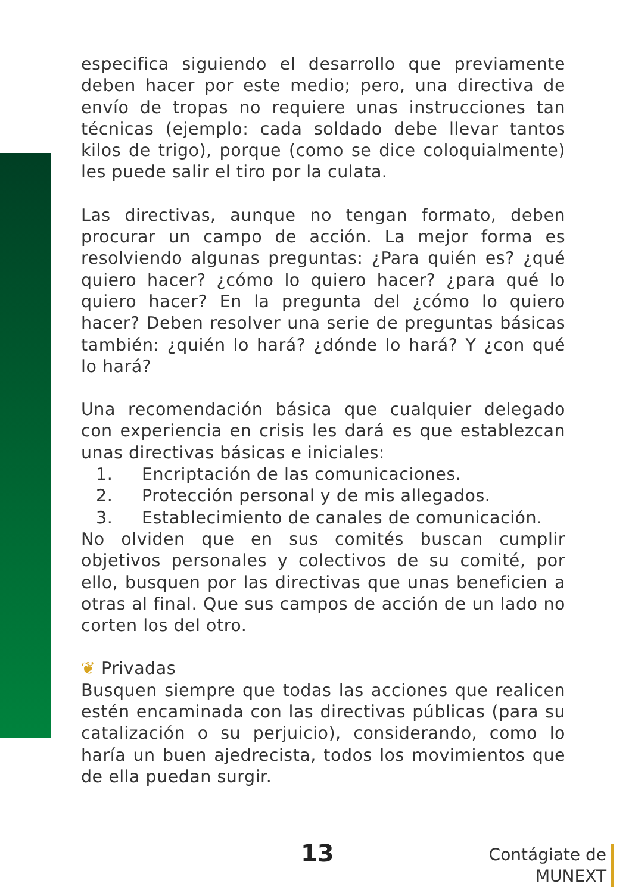especifica siguiendo el desarrollo que previamente deben hacer por este medio; pero, una directiva de envío de tropas no requiere unas instrucciones tan técnicas (ejemplo: cada soldado debe llevar tantos kilos de trigo), porque (como se dice coloquialmente) les puede salir el tiro por la culata.
Las directivas, aunque no tengan formato, deben procurar un campo de acción. La mejor forma es resolviendo algunas preguntas: ¿Para quién es? ¿qué quiero hacer? ¿cómo lo quiero hacer? ¿para qué lo quiero hacer? En la pregunta del ¿cómo lo quiero hacer? Deben resolver una serie de preguntas básicas también: ¿quién lo hará? ¿dónde lo hará? Y ¿con qué lo hará?
Una recomendación básica que cualquier delegado con experiencia en crisis les dará es que establezcan unas directivas básicas e iniciales:
1. Encriptación de las comunicaciones.
2. Protección personal y de mis allegados.
3. Establecimiento de canales de comunicación.
No olviden que en sus comités buscan cumplir objetivos personales y colectivos de su comité, por ello, busquen por las directivas que unas beneficien a otras al final. Que sus campos de acción de un lado no corten los del otro.
❦ Privadas
Busquen siempre que todas las acciones que realicen estén encaminada con las directivas públicas (para su catalización o su perjuicio), considerando, como lo haría un buen ajedrecista, todos los movimientos que de ella puedan surgir.
13
Contágiate de
MUNEXT